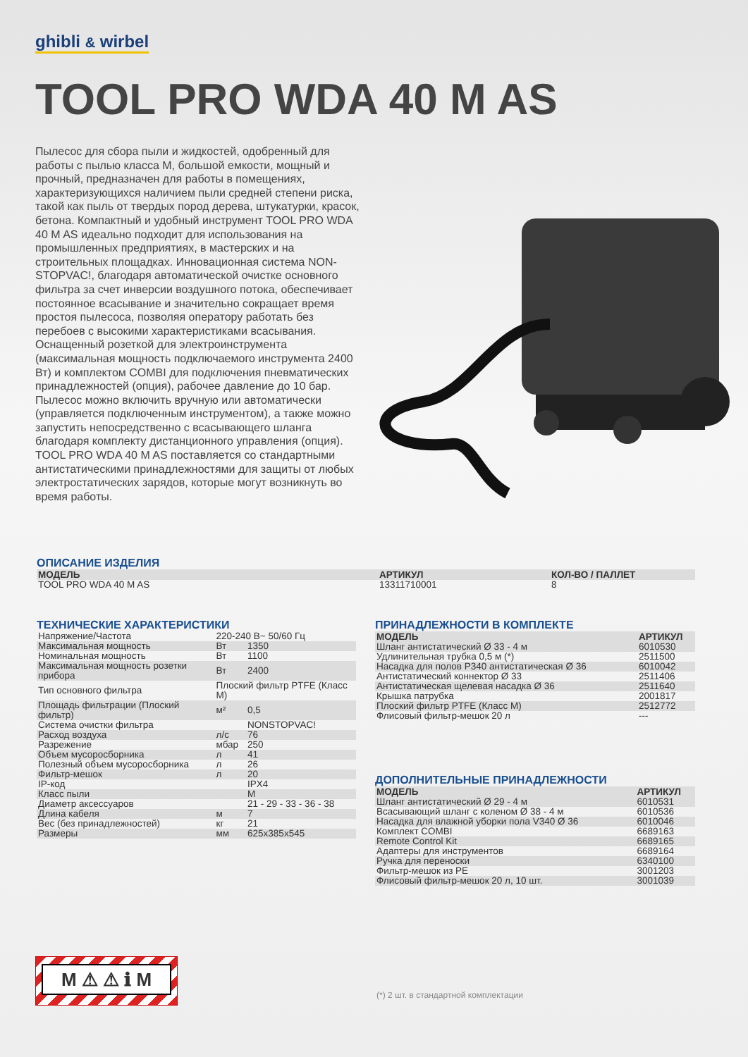ghibli & wirbel
TOOL PRO WDA 40 M AS
Пылесос для сбора пыли и жидкостей, одобренный для работы с пылью класса М, большой емкости, мощный и прочный, предназначен для работы в помещениях, характеризующихся наличием пыли средней степени риска, такой как пыль от твердых пород дерева, штукатурки, красок, бетона. Компактный и удобный инструмент TOOL PRO WDA 40 M AS идеально подходит для использования на промышленных предприятиях, в мастерских и на строительных площадках. Инновационная система NON-STOPVAC!, благодаря автоматической очистке основного фильтра за счет инверсии воздушного потока, обеспечивает постоянное всасывание и значительно сокращает время простоя пылесоса, позволяя оператору работать без перебоев с высокими характеристиками всасывания. Оснащенный розеткой для электроинструмента (максимальная мощность подключаемого инструмента 2400 Вт) и комплектом COMBI для подключения пневматических принадлежностей (опция), рабочее давление до 10 бар. Пылесос можно включить вручную или автоматически (управляется подключенным инструментом), а также можно запустить непосредственно с всасывающего шланга благодаря комплекту дистанционного управления (опция). TOOL PRO WDA 40 M AS поставляется со стандартными антистатическими принадлежностями для защиты от любых электростатических зарядов, которые могут возникнуть во время работы.
ОПИСАНИЕ ИЗДЕЛИЯ
| МОДЕЛЬ | АРТИКУЛ | КОЛ-ВО / ПАЛЛЕТ |
| --- | --- | --- |
| TOOL PRO WDA 40 M AS | 13311710001 | 8 |
ТЕХНИЧЕСКИЕ ХАРАКТЕРИСТИКИ
| Напряжение/Частота | 220-240 В~ 50/60 Гц | |
| Максимальная мощность | Вт | 1350 |
| Номинальная мощность | Вт | 1100 |
| Максимальная мощность розетки прибора | Вт | 2400 |
| Тип основного фильтра | Плоский фильтр PTFE (Класс M) | |
| Площадь фильтрации (Плоский фильтр) | м² | 0,5 |
| Система очистки фильтра | | NONSTOPVAC! |
| Расход воздуха | л/с | 76 |
| Разрежение | мбар | 250 |
| Объем мусоросборника | л | 41 |
| Полезный объем мусоросборника | л | 26 |
| Фильтр-мешок | л | 20 |
| IP-код | | IPX4 |
| Класс пыли | | M |
| Диаметр аксессуаров | | 21 - 29 - 33 - 36 - 38 |
| Длина кабеля | м | 7 |
| Вес (без принадлежностей) | кг | 21 |
| Размеры | мм | 625x385x545 |
ПРИНАДЛЕЖНОСТИ В КОМПЛЕКТЕ
| МОДЕЛЬ | АРТИКУЛ |
| --- | --- |
| Шланг антистатический Ø 33 - 4 м | 6010530 |
| Удлинительная трубка 0,5 м (*) | 2511500 |
| Насадка для полов P340 антистатическая Ø 36 | 6010042 |
| Антистатический коннектор Ø 33 | 2511406 |
| Антистатическая щелевая насадка Ø 36 | 2511640 |
| Крышка патрубка | 2001817 |
| Плоский фильтр PTFE (Класс M) | 2512772 |
| Флисовый фильтр-мешок 20 л | --- |
ДОПОЛНИТЕЛЬНЫЕ ПРИНАДЛЕЖНОСТИ
| МОДЕЛЬ | АРТИКУЛ |
| --- | --- |
| Шланг антистатический Ø 29 - 4 м | 6010531 |
| Всасывающий шланг с коленом Ø 38 - 4 м | 6010536 |
| Насадка для влажной уборки пола V340 Ø 36 | 6010046 |
| Комплект COMBI | 6689163 |
| Remote Control Kit | 6689165 |
| Адаптеры для инструментов | 6689164 |
| Ручка для переноски | 6340100 |
| Фильтр-мешок из PE | 3001203 |
| Флисовый фильтр-мешок 20 л, 10 шт. | 3001039 |
M ⚠ ⚠ ℹ M
(*) 2 шт. в стандартной комплектации